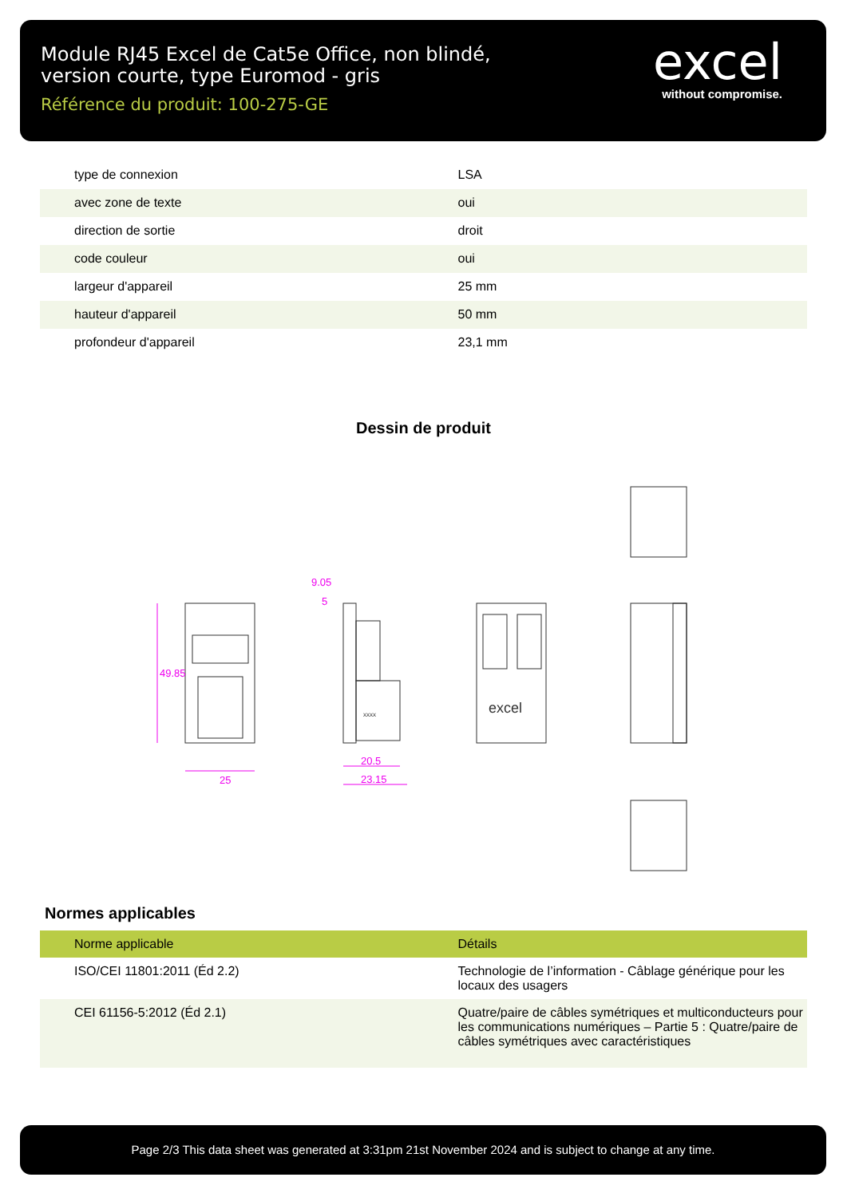Module RJ45 Excel de Cat5e Office, non blindé,
version courte, type Euromod - gris
Référence du produit: 100-275-GE
excel
without compromise.
| type de connexion | LSA |
| avec zone de texte | oui |
| direction de sortie | droit |
| code couleur | oui |
| largeur d'appareil | 25 mm |
| hauteur d'appareil | 50 mm |
| profondeur d'appareil | 23,1 mm |
Dessin de produit
25
49.85
9.05
5
20.5
23.15
xxxx
excel
Normes applicables
| Norme applicable | Détails |
| --- | --- |
| ISO/CEI 11801:2011 (Éd 2.2) | Technologie de l’information - Câblage générique pour les locaux des usagers |
| CEI 61156-5:2012 (Éd 2.1) | Quatre/paire de câbles symétriques et multiconducteurs pour les communications numériques – Partie 5 : Quatre/paire de câbles symétriques avec caractéristiques |
Page 2/3 This data sheet was generated at 3:31pm 21st November 2024 and is subject to change at any time.